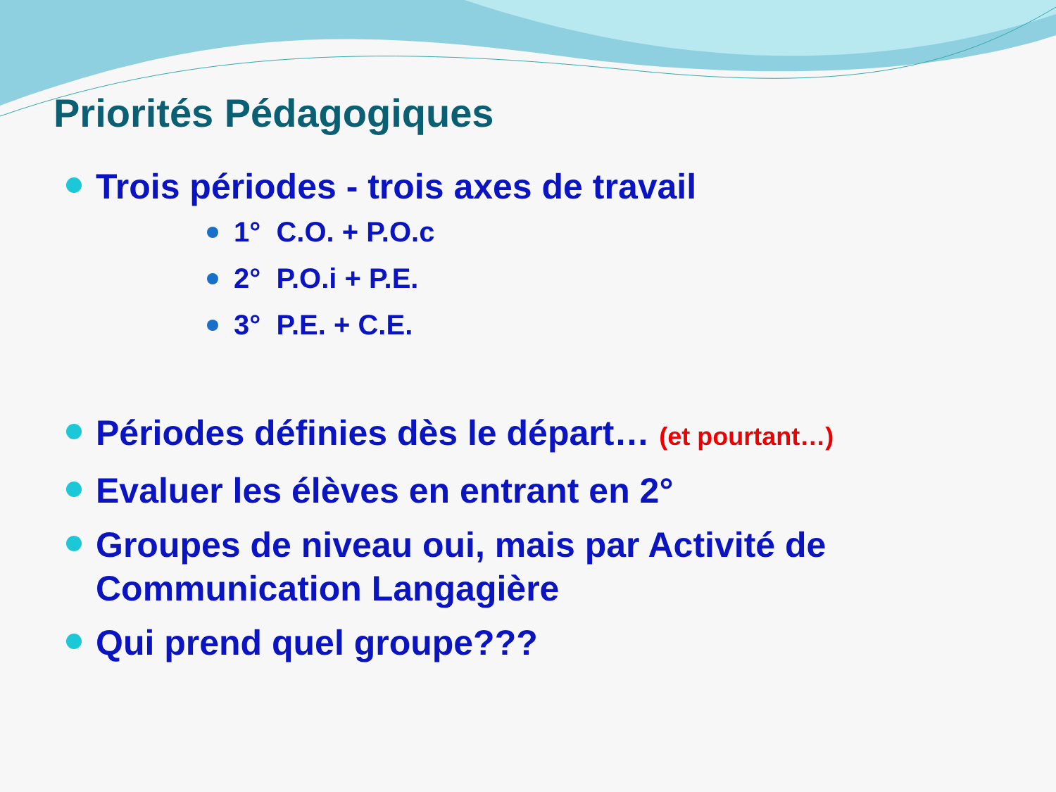Priorités Pédagogiques
Trois périodes - trois axes de travail
1° C.O. + P.O.c
2° P.O.i + P.E.
3° P.E. + C.E.
Périodes définies dès le départ… (et pourtant…)
Evaluer les élèves en entrant en 2°
Groupes de niveau oui, mais par Activité de Communication Langagière
Qui prend quel groupe???